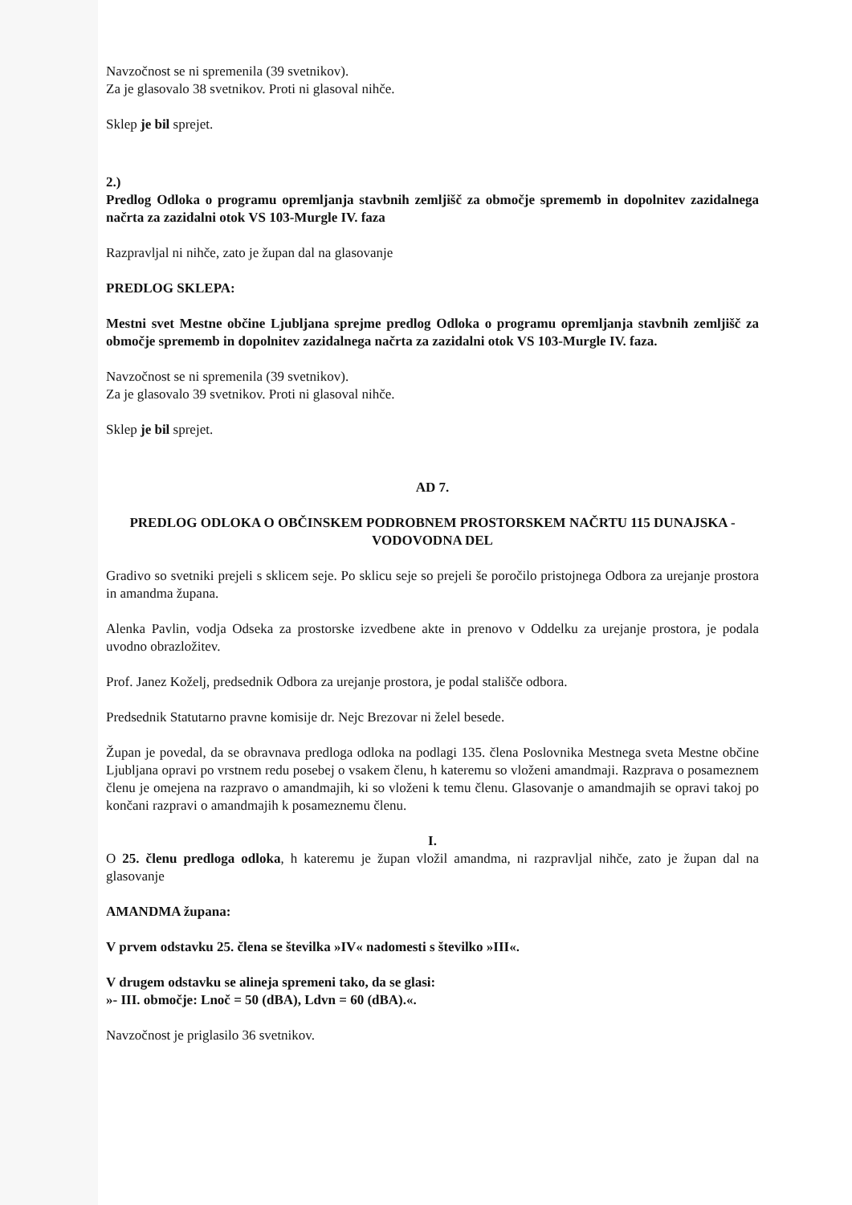Navzočnost se ni spremenila (39 svetnikov).
Za je glasovalo 38 svetnikov. Proti ni glasoval nihče.
Sklep je bil sprejet.
2.)
Predlog Odloka o programu opremljanja stavbnih zemljišč za območje sprememb in dopolnitev zazidalnega načrta za zazidalni otok VS 103-Murgle IV. faza
Razpravljal ni nihče, zato je župan dal na glasovanje
PREDLOG SKLEPA:
Mestni svet Mestne občine Ljubljana sprejme predlog Odloka o programu opremljanja stavbnih zemljišč za območje sprememb in dopolnitev zazidalnega načrta za zazidalni otok VS 103-Murgle IV. faza.
Navzočnost se ni spremenila (39 svetnikov).
Za je glasovalo 39 svetnikov. Proti ni glasoval nihče.
Sklep je bil sprejet.
AD 7.
PREDLOG ODLOKA O OBČINSKEM PODROBNEM PROSTORSKEM NAČRTU 115 DUNAJSKA - VODOVODNA DEL
Gradivo so svetniki prejeli s sklicem seje. Po sklicu seje so prejeli še poročilo pristojnega Odbora za urejanje prostora in amandma župana.
Alenka Pavlin, vodja Odseka za prostorske izvedbene akte in prenovo v Oddelku za urejanje prostora, je podala uvodno obrazložitev.
Prof. Janez Koželj, predsednik Odbora za urejanje prostora, je podal stališče odbora.
Predsednik Statutarno pravne komisije dr. Nejc Brezovar ni želel besede.
Župan je povedal, da se obravnava predloga odloka na podlagi 135. člena Poslovnika Mestnega sveta Mestne občine Ljubljana opravi po vrstnem redu posebej o vsakem členu, h kateremu so vloženi amandmaji. Razprava o posameznem členu je omejena na razpravo o amandmajih, ki so vloženi k temu členu. Glasovanje o amandmajih se opravi takoj po končani razpravi o amandmajih k posameznemu členu.
I.
O 25. členu predloga odloka, h kateremu je župan vložil amandma, ni razpravljal nihče, zato je župan dal na glasovanje
AMANDMA župana:
V prvem odstavku 25. člena se številka »IV« nadomesti s številko »III«.
V drugem odstavku se alineja spremeni tako, da se glasi:
»- III. območje: Lnoč = 50 (dBA), Ldvn = 60 (dBA).«.
Navzočnost je priglasilo 36 svetnikov.